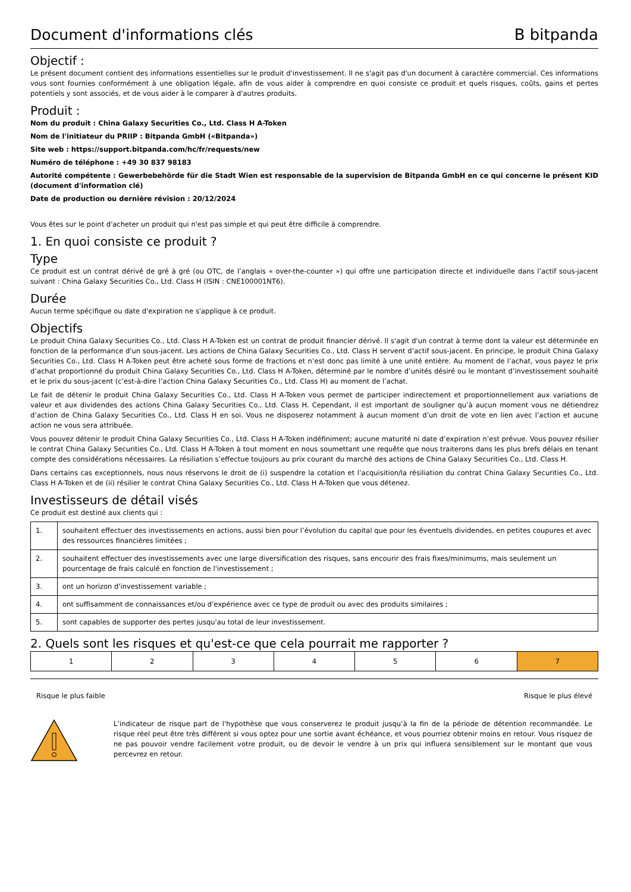Document d'informations clés B bitpanda
Objectif :
Le présent document contient des informations essentielles sur le produit d'investissement. Il ne s'agit pas d'un document à caractère commercial. Ces informations vous sont fournies conformément à une obligation légale, afin de vous aider à comprendre en quoi consiste ce produit et quels risques, coûts, gains et pertes potentiels y sont associés, et de vous aider à le comparer à d'autres produits.
Produit :
Nom du produit : China Galaxy Securities Co., Ltd. Class H A-Token
Nom de l'initiateur du PRIIP : Bitpanda GmbH («Bitpanda»)
Site web : https://support.bitpanda.com/hc/fr/requests/new
Numéro de téléphone : +49 30 837 98183
Autorité compétente : Gewerbebehörde für die Stadt Wien est responsable de la supervision de Bitpanda GmbH en ce qui concerne le présent KID (document d'information clé)
Date de production ou dernière révision : 20/12/2024
Vous êtes sur le point d'acheter un produit qui n'est pas simple et qui peut être difficile à comprendre.
1. En quoi consiste ce produit ?
Type
Ce produit est un contrat dérivé de gré à gré (ou OTC, de l’anglais « over-the-counter ») qui offre une participation directe et individuelle dans l’actif sous-jacent suivant : China Galaxy Securities Co., Ltd. Class H (ISIN : CNE100001NT6).
Durée
Aucun terme spécifique ou date d'expiration ne s'applique à ce produit.
Objectifs
Le produit China Galaxy Securities Co., Ltd. Class H A-Token est un contrat de produit financier dérivé. Il s'agit d'un contrat à terme dont la valeur est déterminée en fonction de la performance d'un sous-jacent. Les actions de China Galaxy Securities Co., Ltd. Class H servent d’actif sous-jacent. En principe, le produit China Galaxy Securities Co., Ltd. Class H A-Token peut être acheté sous forme de fractions et n’est donc pas limité à une unité entière. Au moment de l’achat, vous payez le prix d’achat proportionné du produit China Galaxy Securities Co., Ltd. Class H A-Token, déterminé par le nombre d’unités désiré ou le montant d’investissement souhaité et le prix du sous-jacent (c’est-à-dire l’action China Galaxy Securities Co., Ltd. Class H) au moment de l’achat.
Le fait de détenir le produit China Galaxy Securities Co., Ltd. Class H A-Token vous permet de participer indirectement et proportionnellement aux variations de valeur et aux dividendes des actions China Galaxy Securities Co., Ltd. Class H. Cependant, il est important de souligner qu’à aucun moment vous ne détiendrez d’action de China Galaxy Securities Co., Ltd. Class H en soi. Vous ne disposerez notamment à aucun moment d’un droit de vote en lien avec l’action et aucune action ne vous sera attribuée.
Vous pouvez détenir le produit China Galaxy Securities Co., Ltd. Class H A-Token indéfiniment; aucune maturité ni date d’expiration n’est prévue. Vous pouvez résilier le contrat China Galaxy Securities Co., Ltd. Class H A-Token à tout moment en nous soumettant une requête que nous traiterons dans les plus brefs délais en tenant compte des considérations nécessaires. La résiliation s’effectue toujours au prix courant du marché des actions de China Galaxy Securities Co., Ltd. Class H.
Dans certains cas exceptionnels, nous nous réservons le droit de (i) suspendre la cotation et l’acquisition/la résiliation du contrat China Galaxy Securities Co., Ltd. Class H A-Token et de (ii) résilier le contrat China Galaxy Securities Co., Ltd. Class H A-Token que vous détenez.
Investisseurs de détail visés
Ce produit est destiné aux clients qui :
| 1. | souhaitent effectuer des investissements en actions, aussi bien pour l’évolution du capital que pour les éventuels dividendes, en petites coupures et avec des ressources financières limitées ; |
| 2. | souhaitent effectuer des investissements avec une large diversification des risques, sans encourir des frais fixes/minimums, mais seulement un pourcentage de frais calculé en fonction de l'investissement ; |
| 3. | ont un horizon d'investissement variable ; |
| 4. | ont suffisamment de connaissances et/ou d'expérience avec ce type de produit ou avec des produits similaires ; |
| 5. | sont capables de supporter des pertes jusqu'au total de leur investissement. |
2. Quels sont les risques et qu'est-ce que cela pourrait me rapporter ?
| 1 | 2 | 3 | 4 | 5 | 6 | 7 |
Risque le plus faible Risque le plus élevé
L’indicateur de risque part de l'hypothèse que vous conserverez le produit jusqu’à la fin de la période de détention recommandée. Le risque réel peut être très différent si vous optez pour une sortie avant échéance, et vous pourriez obtenir moins en retour. Vous risquez de ne pas pouvoir vendre facilement votre produit, ou de devoir le vendre à un prix qui influera sensiblement sur le montant que vous percevrez en retour.